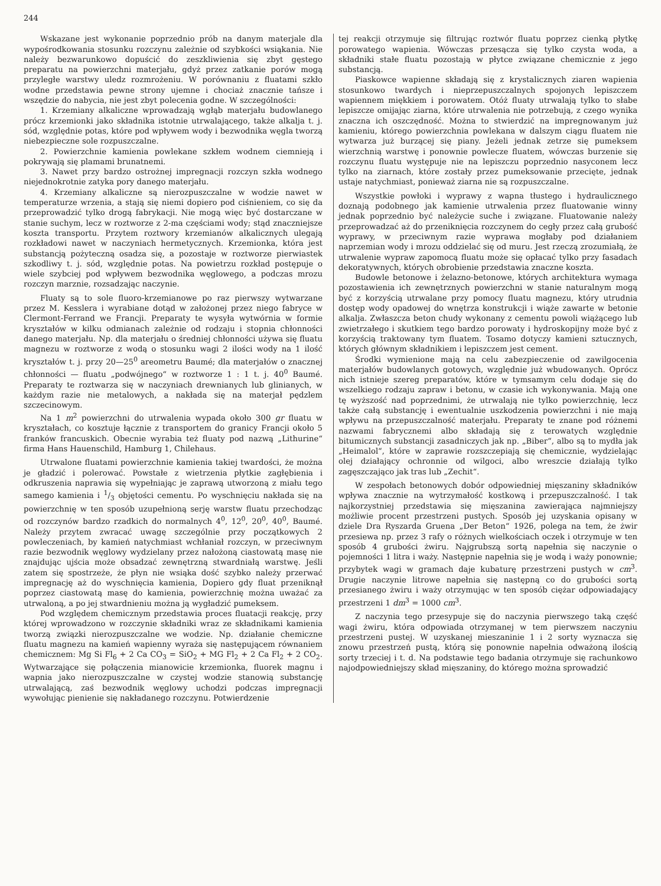244
Wskazane jest wykonanie poprzednio prób na danym materjale dla wypośrodkowania stosunku rozczynu zależnie od szybkości wsiąkania. Nie należy bezwarunkowo dopuścić do zeszkliwienia się zbyt gęstego preparatu na powierzchni materjału, gdyż przez zatkanie porów mogą przyległe warstwy uledz rozmrożeniu. W porównaniu z fluatami szkło wodne przedstawia pewne strony ujemne i chociaż znacznie tańsze i wszędzie do nabycia, nie jest zbyt polecenia godne. W szczególności:
1. Krzemiany alkaliczne wprowadzają wgłąb materjału budowlanego prócz krzemionki jako składnika istotnie utrwalającego, także alkalja t. j. sód, względnie potas, które pod wpływem wody i bezwodnika węgla tworzą niebezpieczne sole rozpuszczalne.
2. Powierzchnie kamienia powlekane szkłem wodnem ciemnieją i pokrywają się plamami brunatnemi.
3. Nawet przy bardzo ostrożnej impregnacji rozczyn szkła wodnego niejednokrotnie zatyka pory danego materjału.
4. Krzemiany alkaliczne są nierozpuszczalne w wodzie nawet w temperaturze wrzenia, a stają się niemi dopiero pod ciśnieniem, co się da przeprowadzić tylko drogą fabrykacji. Nie mogą więc być dostarczane w stanie suchym, lecz w roztworze z 2-ma częściami wody; stąd znaczniejsze koszta transportu. Przytem roztwory krzemianów alkalicznych ulegają rozkładowi nawet w naczyniach hermetycznych. Krzemionka, która jest substancją pożyteczną osadza się, a pozostaje w roztworze pierwiastek szkodliwy t. j. sód, względnie potas. Na powietrzu rozkład postępuje o wiele szybciej pod wpływem bezwodnika węglowego, a podczas mrozu rozczyn marznie, rozsadzając naczynie.
Fluaty są to sole fluoro-krzemianowe po raz pierwszy wytwarzane przez M. Kesslera i wyrabiane dotąd w założonej przez niego fabryce w Clermont-Ferrand we Francji. Preparaty te wysyła wytwórnia w formie kryształów w kilku odmianach zależnie od rodzaju i stopnia chłonności danego materjału. Np. dla materjału o średniej chłonności używa się fluatu magnezu w roztworze z wodą o stosunku wagi 2 ilości wody na 1 ilość kryształów t. j. przy 20—25<sup>0</sup> areometru Baumé; dla materjałów o znacznej chłonności — fluatu „podwójnego“ w roztworze 1 : 1 t. j. 40<sup>0</sup> Baumé. Preparaty te roztwarza się w naczyniach drewnianych lub glinianych, w każdym razie nie metalowych, a nakłada się na materjał pędzlem szczecinowym.
Na 1 m<sup>2</sup> powierzchni do utrwalenia wypada około 300 gr fluatu w kryształach, co kosztuje łącznie z transportem do granicy Francji około 5 franków francuskich. Obecnie wyrabia też fluaty pod nazwą „Lithurine“ firma Hans Hauenschild, Hamburg 1, Chilehaus.
Utrwalone fluatami powierzchnie kamienia takiej twardości, że można je gładzić i polerować. Powstałe z wietrzenia płytkie zagłębienia i odkruszenia naprawia się wypełniając je zaprawą utworzoną z miału tego samego kamienia i 1/3 objętości cementu. Po wyschnięciu nakłada się na powierzchnię w ten sposób uzupełnioną serję warstw fluatu przechodząc od rozczynów bardzo rzadkich do normalnych 4<sup>0</sup>, 12<sup>0</sup>, 20<sup>0</sup>, 40<sup>0</sup>, Baumé. Należy przytem zwracać uwagę szczególnie przy początkowych 2 powleczeniach, by kamień natychmiast wchłaniał rozczyn, w przeciwnym razie bezwodnik węglowy wydzielany przez nałożoną ciastowatą masę nie znajdując ujścia może obsadzać zewnętrzną stwardniałą warstwę. Jeśli zatem się spostrzeże, że płyn nie wsiąka dość szybko należy przerwać impregnację aż do wyschnięcia kamienia, Dopiero gdy fluat przeniknął poprzez ciastowatą masę do kamienia, powierzchnię można uważać za utrwaloną, a po jej stwardnieniu można ją wygładzić pumeksem.
Pod względem chemicznym przedstawia proces fluatacji reakcję, przy której wprowadzono w rozczynie składniki wraz ze składnikami kamienia tworzą związki nierozpuszczalne we wodzie. Np. działanie chemiczne fluatu magnezu na kamień wapienny wyraża się następującem równaniem chemicznem: Mg Si Fl<sub>6</sub> + 2 Ca CO<sub>3</sub> = SiO<sub>2</sub> + MG Fl<sub>2</sub> + 2 Ca Fl<sub>2</sub> + 2 CO<sub>2</sub>. Wytwarzające się połączenia mianowicie krzemionka, fluorek magnu i wapnia jako nierozpuszczalne w czystej wodzie stanowią substancję utrwalającą, zaś bezwodnik węglowy uchodzi podczas impregnacji wywołując pienienie się nakładanego rozczynu. Potwierdzenie
tej reakcji otrzymuje się filtrując roztwór fluatu poprzez cienką płytkę porowatego wapienia. Wówczas przesącza się tylko czysta woda, a składniki stałe fluatu pozostają w płytce związane chemicznie z jego substancją.
Piaskowce wapienne składają się z krystalicznych ziaren wapienia stosunkowo twardych i nieprzepuszczalnych spojonych lepiszczem wapiennem miękkiem i porowatem. Otóż fluaty utrwalają tylko to słabe lepiszcze omijając ziarna, które utrwalenia nie potrzebują, z czego wynika znaczna ich oszczędność. Można to stwierdzić na impregnowanym już kamieniu, którego powierzchnia powlekana w dalszym ciągu fluatem nie wytwarza już burzącej się piany. Jeżeli jednak zetrze się pumeksem wierzchnią warstwę i ponownie powlecze fluatem, wówczas burzenie się rozczynu fluatu występuje nie na lepiszczu poprzednio nasyconem lecz tylko na ziarnach, które zostały przez pumeksowanie przecięte, jednak ustaje natychmiast, ponieważ ziarna nie są rozpuszczalne.
Wszystkie powłoki i wyprawy z wapna tłustego i hydraulicznego doznają podobnego jak kamienie utrwalenia przez fluatowanie winny jednak poprzednio być należycie suche i związane. Fluatowanie należy przeprowadzać aż do przeniknięcia rozczynem do cegły przez całą grubość wyprawy, w przeciwnym razie wyprawa mogłaby pod działaniem naprzemian wody i mrozu oddzielać się od muru. Jest rzeczą zrozumiałą, że utrwalenie wypraw zapomocą fluatu może się opłacać tylko przy fasadach dekoratywnych, których obrobienie przedstawia znaczne koszta.
Budowle betonowe i żelazno-betonowe, których architektura wymaga pozostawienia ich zewnętrznych powierzchni w stanie naturalnym mogą być z korzyścią utrwalane przy pomocy fluatu magnezu, który utrudnia dostęp wody opadowej do wnętrza konstrukcji i wiąże zawarte w betonie alkalja. Zwłaszcza beton chudy wykonany z cementu powoli wiążącego lub zwietrzałego i skutkiem tego bardzo porowaty i hydroskopijny może być z korzyścią traktowany tym fluatem. Tosamo dotyczy kamieni sztucznych, których głównym składnikiem i lepiszczem jest cement.
Środki wymienione mają na celu zabezpieczenie od zawilgocenia materjałów budowlanych gotowych, względnie już wbudowanych. Oprócz nich istnieje szereg preparatów, które w tymsamym celu dodaje się do wszelkiego rodzaju zapraw i betonu, w czasie ich wykonywania. Mają one tę wyższość nad poprzednimi, że utrwalają nie tylko powierzchnię, lecz także całą substancję i ewentualnie uszkodzenia powierzchni i nie mają wpływu na przepuszczalność materjału. Preparaty te znane pod różnemi nazwami fabrycznemi albo składają się z terowatych względnie bitumicznych substancji zasadniczych jak np. „Biber“, albo są to mydła jak „Heimalol“, które w zaprawie rozszczepiają się chemicznie, wydzielając olej działający ochronnie od wilgoci, albo wreszcie działają tylko zagęszczająco jak tras lub „Zechit“.
W zespołach betonowych dobór odpowiedniej mięszaniny składników wpływa znacznie na wytrzymałość kostkową i przepuszczalność. I tak najkorzystniej przedstawia się mięszanina zawierająca najmniejszy możliwie procent przestrzeni pustych. Sposób jej uzyskania opisany w dziele Dra Ryszarda Gruena „Der Beton“ 1926, polega na tem, że żwir przesiewa np. przez 3 rafy o różnych wielkościach oczek i otrzymuje w ten sposób 4 grubości żwiru. Najgrubszą sortą napełnia się naczynie o pojemności 1 litra i waży. Następnie napełnia się je wodą i waży ponownie; przybytek wagi w gramach daje kubaturę przestrzeni pustych w cm<sup>3</sup>. Drugie naczynie litrowe napełnia się następną co do grubości sortą przesianego żwiru i waży otrzymując w ten sposób ciężar odpowiadający przestrzeni 1 dm<sup>3</sup> = 1000 cm<sup>3</sup>.
Z naczynia tego przesypuje się do naczynia pierwszego taką część wagi żwiru, która odpowiada otrzymanej w tem pierwszem naczyniu przestrzeni pustej. W uzyskanej mieszaninie 1 i 2 sorty wyznacza się znowu przestrzeń pustą, którą się ponownie napełnia odważoną ilością sorty trzeciej i t. d. Na podstawie tego badania otrzymuje się rachunkowo najodpowiedniejszy skład mięszaniny, do którego można sprowadzić